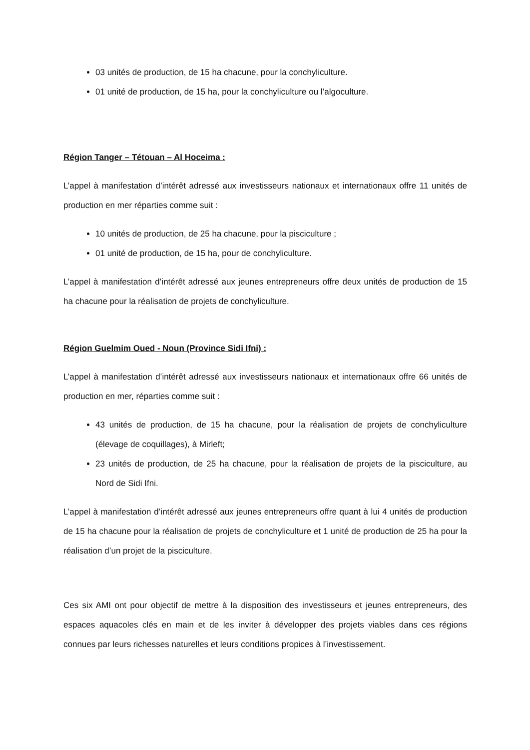03 unités de production, de 15 ha chacune, pour la conchyliculture.
01 unité de production, de 15 ha, pour la conchyliculture ou l’algoculture.
Région Tanger – Tétouan – Al Hoceima :
L’appel à manifestation d’intérêt adressé aux investisseurs nationaux et internationaux offre 11 unités de production en mer réparties comme suit :
10 unités de production, de 25 ha chacune, pour la pisciculture ;
01 unité de production, de 15 ha, pour de conchyliculture.
L’appel à manifestation d’intérêt adressé aux jeunes entrepreneurs offre deux unités de production de 15 ha chacune pour la réalisation de projets de conchyliculture.
Région Guelmim Oued - Noun (Province Sidi Ifni) :
L’appel à manifestation d’intérêt adressé aux investisseurs nationaux et internationaux offre 66 unités de production en mer, réparties comme suit :
43 unités de production, de 15 ha chacune, pour la réalisation de projets de conchyliculture (élevage de coquillages), à Mirleft;
23 unités de production, de 25 ha chacune, pour la réalisation de projets de la pisciculture, au Nord de Sidi Ifni.
L’appel à manifestation d’intérêt adressé aux jeunes entrepreneurs offre quant à lui 4 unités de production de 15 ha chacune pour la réalisation de projets de conchyliculture et 1 unité de production de 25 ha pour la réalisation d’un projet de la pisciculture.
Ces six AMI ont pour objectif de mettre à la disposition des investisseurs et jeunes entrepreneurs, des espaces aquacoles clés en main et de les inviter à développer des projets viables dans ces régions connues par leurs richesses naturelles et leurs conditions propices à l’investissement.